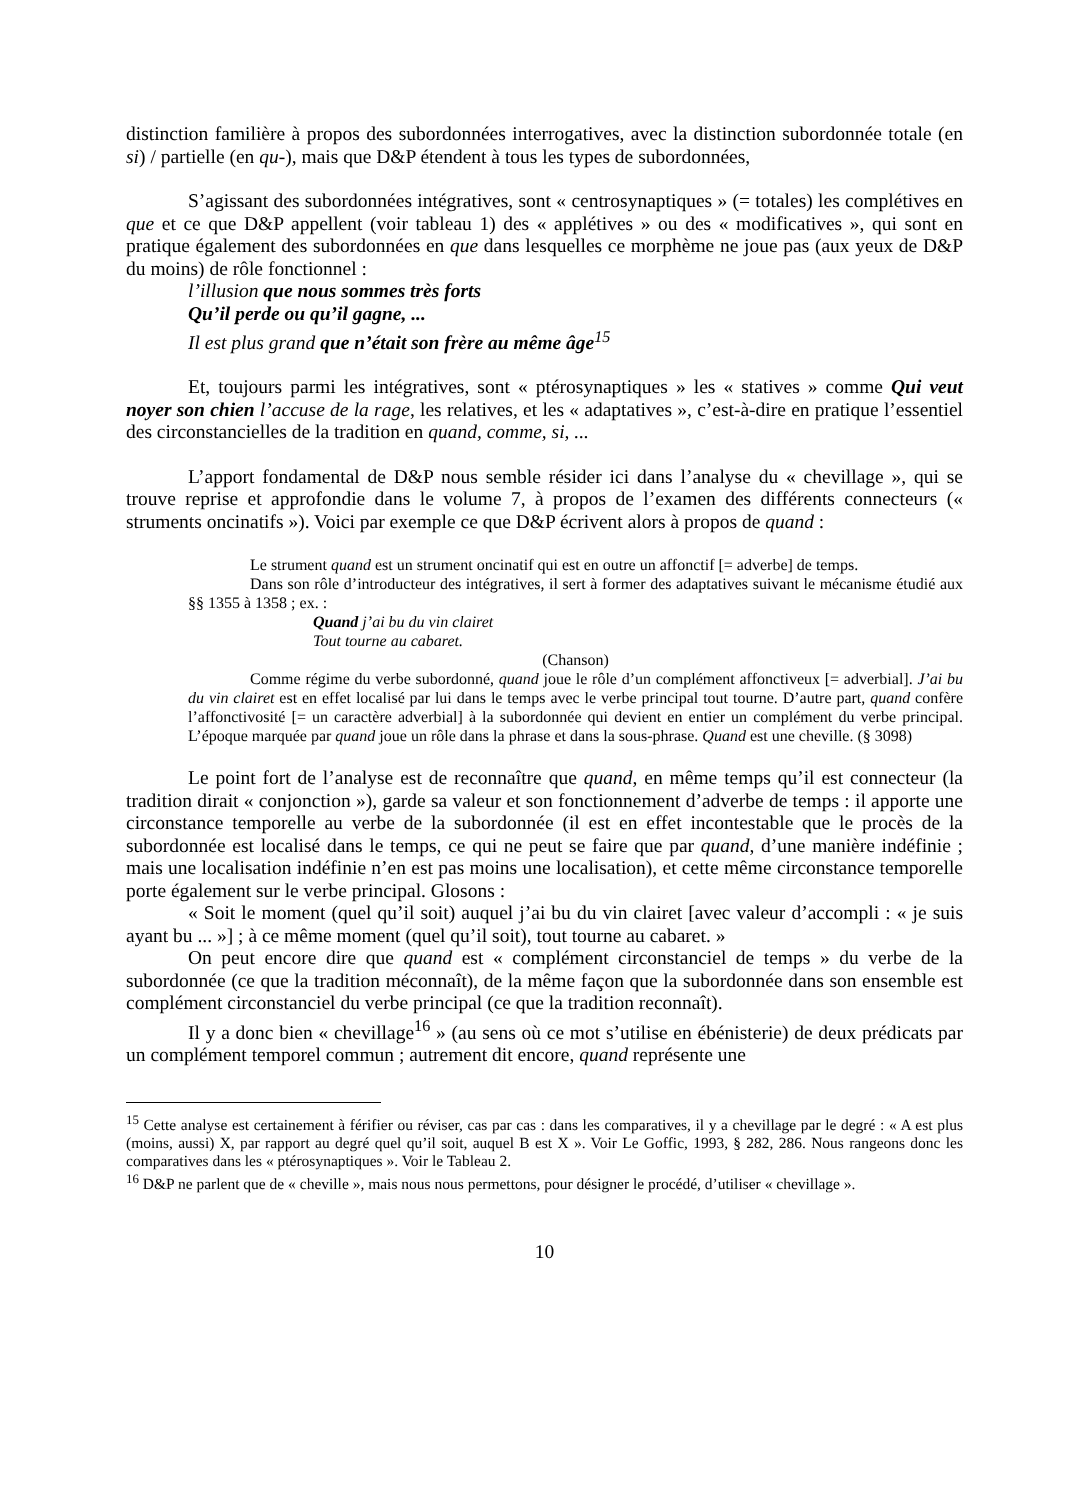distinction familière à propos des subordonnées interrogatives, avec la distinction subordonnée totale (en si) / partielle (en qu-), mais que D&P étendent à tous les types de subordonnées,
S’agissant des subordonnées intégratives, sont « centrosynaptiques » (= totales) les complétives en que et ce que D&P appellent (voir tableau 1) des « applétives » ou des « modificatives », qui sont en pratique également des subordonnées en que dans lesquelles ce morphème ne joue pas (aux yeux de D&P du moins) de rôle fonctionnel :
l’illusion que nous sommes très forts
Qu’il perde ou qu’il gagne, ...
Il est plus grand que n’était son frère au même âge<sup>15</sup>
Et, toujours parmi les intégratives, sont « ptérosynaptiques » les « statives » comme Qui veut noyer son chien l’accuse de la rage, les relatives, et les « adaptatives », c’est-à-dire en pratique l’essentiel des circonstancielles de la tradition en quand, comme, si, ...
L’apport fondamental de D&P nous semble résider ici dans l’analyse du « chevillage », qui se trouve reprise et approfondie dans le volume 7, à propos de l’examen des différents connecteurs (« struments oncinatifs »). Voici par exemple ce que D&P écrivent alors à propos de quand :
Le strument quand est un strument oncinatif qui est en outre un affonctif [= adverbe] de temps.
Dans son rôle d’introducteur des intégratives, il sert à former des adaptatives suivant le mécanisme étudié aux §§ 1355 à 1358 ; ex. :
Quand j’ai bu du vin clairet
Tout tourne au cabaret.
(Chanson)
Comme régime du verbe subordonné, quand joue le rôle d’un complément affonctiveux [= adverbial]. J’ai bu du vin clairet est en effet localisé par lui dans le temps avec le verbe principal tout tourne. D’autre part, quand confère l’affonctivosité [= un caractère adverbial] à la subordonnée qui devient en entier un complément du verbe principal. L’époque marquée par quand joue un rôle dans la phrase et dans la sous-phrase. Quand est une cheville. (§ 3098)
Le point fort de l’analyse est de reconnaître que quand, en même temps qu’il est connecteur (la tradition dirait « conjonction »), garde sa valeur et son fonctionnement d’adverbe de temps : il apporte une circonstance temporelle au verbe de la subordonnée (il est en effet incontestable que le procès de la subordonnée est localisé dans le temps, ce qui ne peut se faire que par quand, d’une manière indéfinie ; mais une localisation indéfinie n’en est pas moins une localisation), et cette même circonstance temporelle porte également sur le verbe principal. Glosons :
« Soit le moment (quel qu’il soit) auquel j’ai bu du vin clairet [avec valeur d’accompli : « je suis ayant bu ... »] ; à ce même moment (quel qu’il soit), tout tourne au cabaret. »
On peut encore dire que quand est « complément circonstanciel de temps » du verbe de la subordonnée (ce que la tradition méconnaît), de la même façon que la subordonnée dans son ensemble est complément circonstanciel du verbe principal (ce que la tradition reconnaît).
Il y a donc bien « chevillage<sup>16</sup> » (au sens où ce mot s’utilise en ébénisterie) de deux prédicats par un complément temporel commun ; autrement dit encore, quand représente une
<sup>15</sup> Cette analyse est certainement à férifier ou réviser, cas par cas : dans les comparatives, il y a chevillage par le degré : « A est plus (moins, aussi) X, par rapport au degré quel qu’il soit, auquel B est X ». Voir Le Goffic, 1993, § 282, 286. Nous rangeons donc les comparatives dans les « ptérosynaptiques ». Voir le Tableau 2.
<sup>16</sup> D&P ne parlent que de « cheville », mais nous nous permettons, pour désigner le procédé, d’utiliser « chevillage ».
10